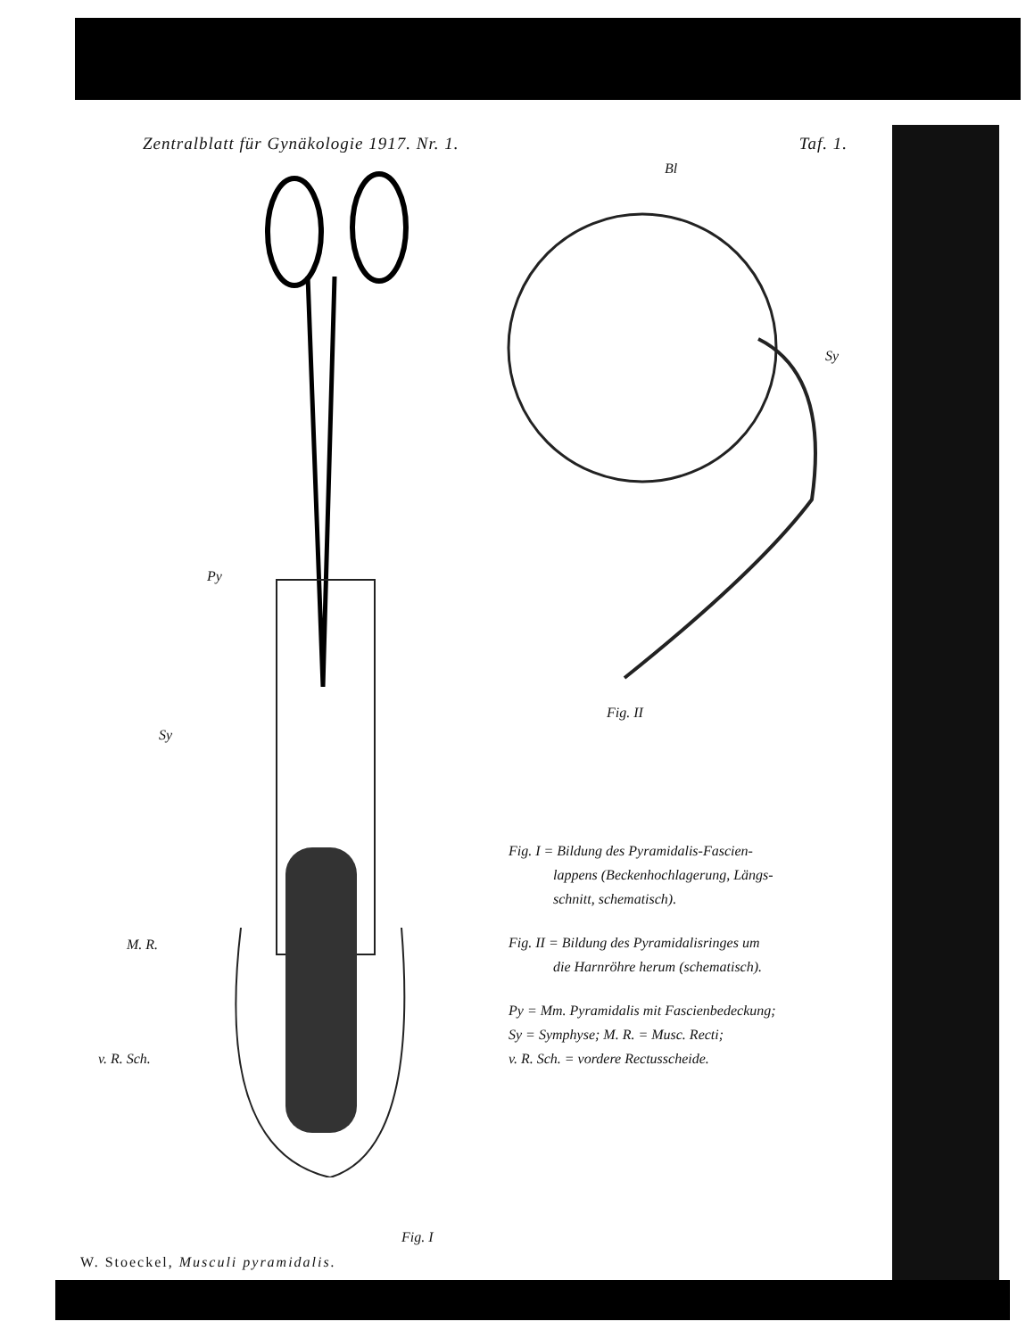Zentralblatt für Gynäkologie 1917. Nr. 1. Taf. 1.
Bl
Sy
Py
Sy
M. R.
v. R. Sch.
Fig. II
Fig. I = Bildung des Pyramidalis-Fascien-
lappens (Beckenhochlagerung, Längs-
schnitt, schematisch).
Fig. II = Bildung des Pyramidalisringes um
die Harnröhre herum (schematisch).
Py = Mm. Pyramidalis mit Fascienbedeckung;
Sy = Symphyse; M. R. = Musc. Recti;
v. R. Sch. = vordere Rectusscheide.
Fig. I
W. Stoeckel, Musculi pyramidalis.